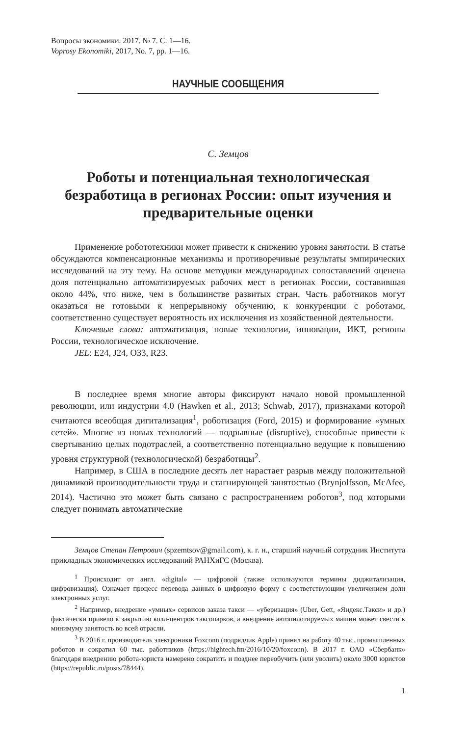Вопросы экономики. 2017. № 7. С. 1—16.
Voprosy Ekonomiki, 2017, No. 7, pp. 1—16.
НАУЧНЫЕ СООБЩЕНИЯ
С. Земцов
Роботы и потенциальная технологическая безработица в регионах России: опыт изучения и предварительные оценки
Применение робототехники может привести к снижению уровня занятости. В статье обсуждаются компенсационные механизмы и противоречивые результаты эмпирических исследований на эту тему. На основе методики международных сопоставлений оценена доля потенциально автоматизируемых рабочих мест в регионах России, составившая около 44%, что ниже, чем в большинстве развитых стран. Часть работников могут оказаться не готовыми к непрерывному обучению, к конкуренции с роботами, соответственно существует вероятность их исключения из хозяйственной деятельности.
Ключевые слова: автоматизация, новые технологии, инновации, ИКТ, регионы России, технологическое исключение.
JEL: E24, J24, O33, R23.
В последнее время многие авторы фиксируют начало новой промышленной революции, или индустрии 4.0 (Hawken et al., 2013; Schwab, 2017), признаками которой считаются всеобщая дигитализация<sup>1</sup>, роботизация (Ford, 2015) и формирование «умных сетей». Многие из новых технологий — подрывные (disruptive), способные привести к свертыванию целых подотраслей, а соответственно потенциально ведущие к повышению уровня структурной (технологической) безработицы<sup>2</sup>.
Например, в США в последние десять лет нарастает разрыв между положительной динамикой производительности труда и стагнирующей занятостью (Brynjolfsson, McAfee, 2014). Частично это может быть связано с распространением роботов<sup>3</sup>, под которыми следует понимать автоматические
Земцов Степан Петрович (spzemtsov@gmail.com), к. г. н., старший научный сотрудник Института прикладных экономических исследований РАНХиГС (Москва).
<sup>1</sup> Происходит от англ. «digital» — цифровой (также используются термины диджитализация, цифровизация). Означает процесс перевода данных в цифровую форму с соответствующим увеличением доли электронных услуг.
<sup>2</sup> Например, внедрение «умных» сервисов заказа такси — «уберизация» (Uber, Gett, «Яндекс.Такси» и др.) фактически привело к закрытию колл-центров таксопарков, а внедрение автопилотируемых машин может свести к минимуму занятость во всей отрасли.
<sup>3</sup> В 2016 г. производитель электроники Foxconn (подрядчик Apple) принял на работу 40 тыс. промышленных роботов и сократил 60 тыс. работников (https://hightech.fm/2016/10/20/foxconn). В 2017 г. ОАО «Сбербанк» благодаря внедрению робота-юриста намерено сократить и позднее переобучить (или уволить) около 3000 юристов (https://republic.ru/posts/78444).
1